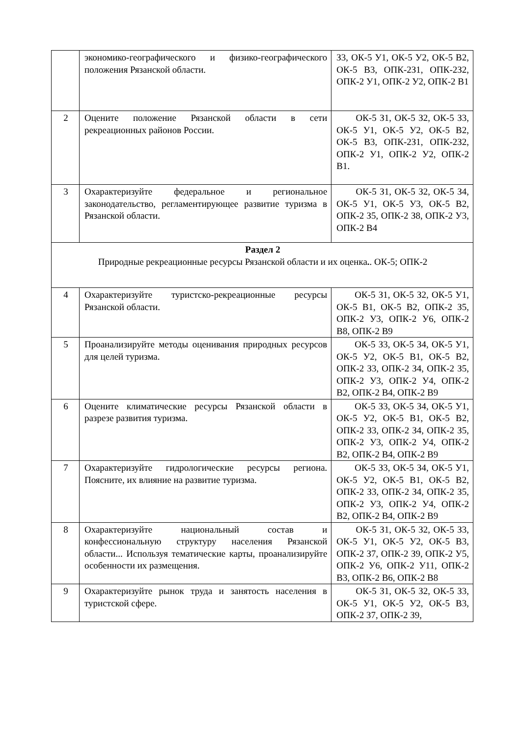| | экономико-географического и физико-географического положения Рязанской области. | З3, ОК-5 У1, ОК-5 У2, ОК-5 В2, ОК-5 В3, ОПК-2З1, ОПК-2З2, ОПК-2 У1, ОПК-2 У2, ОПК-2 В1 |
| 2 | Оцените положение Рязанской области в сети рекреационных районов России. | ОК-5 З1, ОК-5 З2, ОК-5 З3, ОК-5 У1, ОК-5 У2, ОК-5 В2, ОК-5 В3, ОПК-2З1, ОПК-2З2, ОПК-2 У1, ОПК-2 У2, ОПК-2 В1. |
| 3 | Охарактеризуйте федеральное и региональное законодательство, регламентирующее развитие туризма в Рязанской области. | ОК-5 З1, ОК-5 З2, ОК-5 З4, ОК-5 У1, ОК-5 У3, ОК-5 В2, ОПК-2 З5, ОПК-2 З8, ОПК-2 У3, ОПК-2 В4 |
| Раздел 2 Природные рекреационные ресурсы Рязанской области и их оценка . . ОК-5; ОПК-2 | | |
| 4 | Охарактеризуйте туристско-рекреационные ресурсы Рязанской области. | ОК-5 З1, ОК-5 З2, ОК-5 У1, ОК-5 В1, ОК-5 В2, ОПК-2 З5, ОПК-2 У3, ОПК-2 У6, ОПК-2 В8, ОПК-2 В9 |
| 5 | Проанализируйте методы оценивания природных ресурсов для целей туризма. | ОК-5 З3, ОК-5 З4, ОК-5 У1, ОК-5 У2, ОК-5 В1, ОК-5 В2, ОПК-2 З3, ОПК-2 З4, ОПК-2 З5, ОПК-2 У3, ОПК-2 У4, ОПК-2 В2, ОПК-2 В4, ОПК-2 В9 |
| 6 | Оцените климатические ресурсы Рязанской области в разрезе развития туризма. | ОК-5 З3, ОК-5 З4, ОК-5 У1, ОК-5 У2, ОК-5 В1, ОК-5 В2, ОПК-2 З3, ОПК-2 З4, ОПК-2 З5, ОПК-2 У3, ОПК-2 У4, ОПК-2 В2, ОПК-2 В4, ОПК-2 В9 |
| 7 | Охарактеризуйте гидрологические ресурсы региона. Поясните, их влияние на развитие туризма. | ОК-5 З3, ОК-5 З4, ОК-5 У1, ОК-5 У2, ОК-5 В1, ОК-5 В2, ОПК-2 З3, ОПК-2 З4, ОПК-2 З5, ОПК-2 У3, ОПК-2 У4, ОПК-2 В2, ОПК-2 В4, ОПК-2 В9 |
| 8 | Охарактеризуйте национальный состав и конфессиональную структуру населения Рязанской области... Используя тематические карты, проанализируйте особенности их размещения. | ОК-5 З1, ОК-5 З2, ОК-5 З3, ОК-5 У1, ОК-5 У2, ОК-5 В3, ОПК-2 З7, ОПК-2 З9, ОПК-2 У5, ОПК-2 У6, ОПК-2 У11, ОПК-2 В3, ОПК-2 В6, ОПК-2 В8 |
| 9 | Охарактеризуйте рынок труда и занятость населения в туристской сфере. | ОК-5 З1, ОК-5 З2, ОК-5 З3, ОК-5 У1, ОК-5 У2, ОК-5 В3, ОПК-2 З7, ОПК-2 З9, |